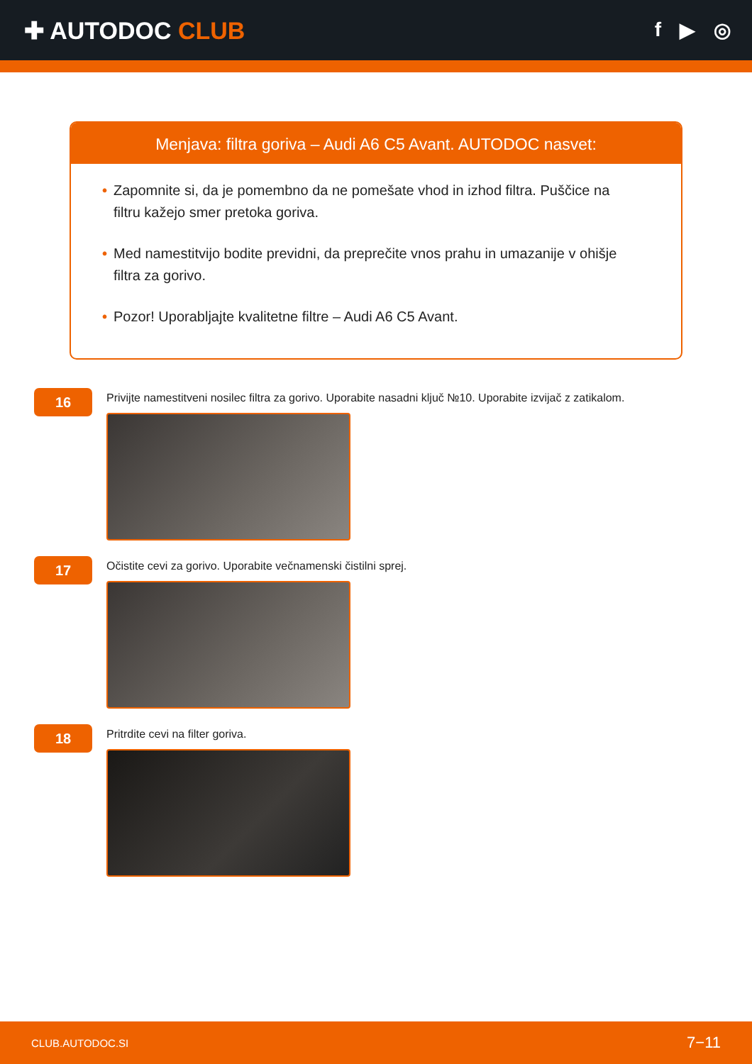✚ AUTODOC CLUB
f ▶ ◎
Menjava: filtra goriva – Audi A6 C5 Avant. AUTODOC nasvet:
• Zapomnite si, da je pomembno da ne pomešate vhod in izhod filtra. Puščice na filtru kažejo smer pretoka goriva.
• Med namestitvijo bodite previdni, da preprečite vnos prahu in umazanije v ohišje filtra za gorivo.
• Pozor! Uporabljajte kvalitetne filtre – Audi A6 C5 Avant.
16
Privijte namestitveni nosilec filtra za gorivo. Uporabite nasadni ključ №10. Uporabite izvijač z zatikalom.
17
Očistite cevi za gorivo. Uporabite večnamenski čistilni sprej.
18
Pritrdite cevi na filter goriva.
CLUB.AUTODOC.SI 7−11